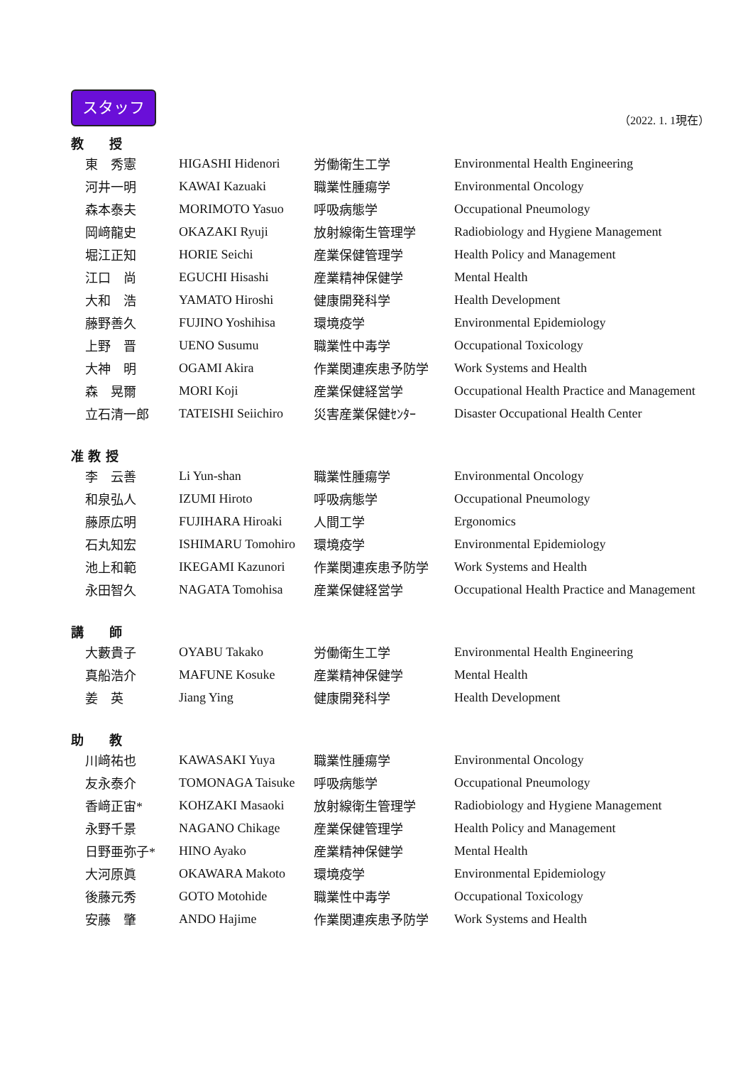スタッフ
（2022. 1. 1現在）
教　　授
| 東 秀憲 | HIGASHI Hidenori | 労働衛生工学 | Environmental Health Engineering |
| 河井一明 | KAWAI Kazuaki | 職業性腫瘍学 | Environmental Oncology |
| 森本泰夫 | MORIMOTO Yasuo | 呼吸病態学 | Occupational Pneumology |
| 岡﨑龍史 | OKAZAKI Ryuji | 放射線衛生管理学 | Radiobiology and Hygiene Management |
| 堀江正知 | HORIE Seichi | 産業保健管理学 | Health Policy and Management |
| 江口 尚 | EGUCHI Hisashi | 産業精神保健学 | Mental Health |
| 大和 浩 | YAMATO Hiroshi | 健康開発科学 | Health Development |
| 藤野善久 | FUJINO Yoshihisa | 環境疫学 | Environmental Epidemiology |
| 上野 晋 | UENO Susumu | 職業性中毒学 | Occupational Toxicology |
| 大神 明 | OGAMI Akira | 作業関連疾患予防学 | Work Systems and Health |
| 森 晃爾 | MORI Koji | 産業保健経営学 | Occupational Health Practice and Management |
| 立石清一郎 | TATEISHI Seiichiro | 災害産業保健ｾﾝﾀｰ | Disaster Occupational Health Center |
准 教 授
| 李 云善 | Li Yun-shan | 職業性腫瘍学 | Environmental Oncology |
| 和泉弘人 | IZUMI Hiroto | 呼吸病態学 | Occupational Pneumology |
| 藤原広明 | FUJIHARA Hiroaki | 人間工学 | Ergonomics |
| 石丸知宏 | ISHIMARU Tomohiro | 環境疫学 | Environmental Epidemiology |
| 池上和範 | IKEGAMI Kazunori | 作業関連疾患予防学 | Work Systems and Health |
| 永田智久 | NAGATA Tomohisa | 産業保健経営学 | Occupational Health Practice and Management |
講　　師
| 大藪貴子 | OYABU Takako | 労働衛生工学 | Environmental Health Engineering |
| 真船浩介 | MAFUNE Kosuke | 産業精神保健学 | Mental Health |
| 姜 英 | Jiang Ying | 健康開発科学 | Health Development |
助　　教
| 川﨑祐也 | KAWASAKI Yuya | 職業性腫瘍学 | Environmental Oncology |
| 友永泰介 | TOMONAGA Taisuke | 呼吸病態学 | Occupational Pneumology |
| 香﨑正宙* | KOHZAKI Masaoki | 放射線衛生管理学 | Radiobiology and Hygiene Management |
| 永野千景 | NAGANO Chikage | 産業保健管理学 | Health Policy and Management |
| 日野亜弥子* | HINO Ayako | 産業精神保健学 | Mental Health |
| 大河原眞 | OKAWARA Makoto | 環境疫学 | Environmental Epidemiology |
| 後藤元秀 | GOTO Motohide | 職業性中毒学 | Occupational Toxicology |
| 安藤 肇 | ANDO Hajime | 作業関連疾患予防学 | Work Systems and Health |